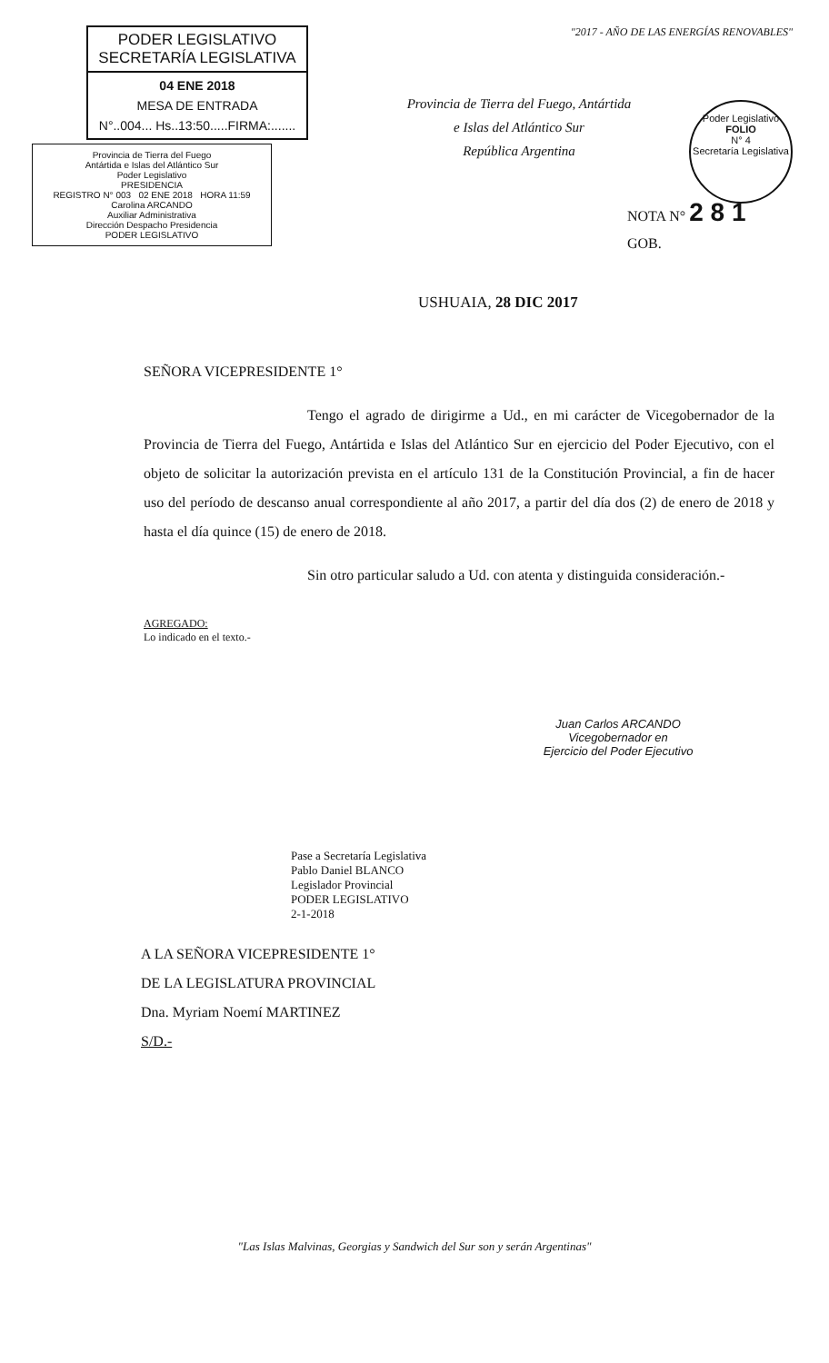PODER LEGISLATIVO
SECRETARÍA LEGISLATIVA
04 ENE 2018
MESA DE ENTRADA
N°..004... Hs..13:50.....FIRMA:.......
"2017 - AÑO DE LAS ENERGÍAS RENOVABLES"
Provincia de Tierra del Fuego
Antártida e Islas del Atlántico Sur
Poder Legislativo
PRESIDENCIA
REGISTRO N° 003 02 ENE 2018 HORA 11:59
Carolina ARCANDO
Auxiliar Administrativa
Dirección Despacho Presidencia
PODER LEGISLATIVO
Provincia de Tierra del Fuego, Antártida
e Islas del Atlántico Sur
República Argentina
Poder Legislativo
FOLIO
N° 4
Secretaría Legislativa
NOTA N° 2 8 1
GOB.
USHUAIA, 28 DIC 2017
SEÑORA VICEPRESIDENTE 1°
Tengo el agrado de dirigirme a Ud., en mi carácter de Vicegobernador de la Provincia de Tierra del Fuego, Antártida e Islas del Atlántico Sur en ejercicio del Poder Ejecutivo, con el objeto de solicitar la autorización prevista en el artículo 131 de la Constitución Provincial, a fin de hacer uso del período de descanso anual correspondiente al año 2017, a partir del día dos (2) de enero de 2018 y hasta el día quince (15) de enero de 2018.
Sin otro particular saludo a Ud. con atenta y distinguida consideración.-
AGREGADO:
Lo indicado en el texto.-
Juan Carlos ARCANDO
Vicegobernador en
Ejercicio del Poder Ejecutivo
Pase a Secretaría Legislativa
Pablo Daniel BLANCO
Legislador Provincial
PODER LEGISLATIVO
2-1-2018
A LA SEÑORA VICEPRESIDENTE 1°
DE LA LEGISLATURA PROVINCIAL
Dna. Myriam Noemí MARTINEZ
S/D.-
"Las Islas Malvinas, Georgias y Sandwich del Sur son y serán Argentinas"